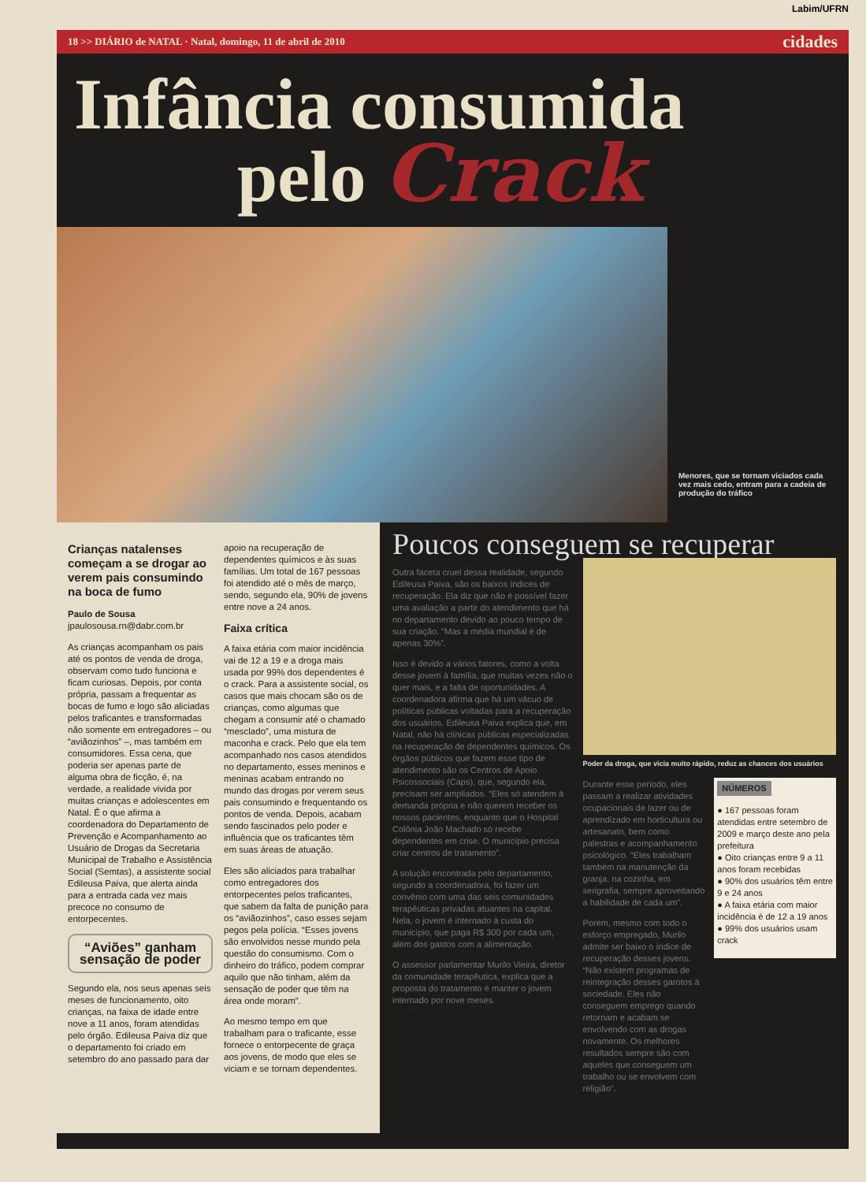Labim/UFRN
18 >> DIÁRIO de NATAL · Natal, domingo, 11 de abril de 2010 cidades
Infância consumida
pelo Crack
Menores, que se tornam viciados cada vez mais cedo, entram para a cadeia de produção do tráfico
Crianças natalenses começam a se drogar ao verem pais consumindo na boca de fumo
Paulo de Sousa
jpaulosousa.rn@dabr.com.br
As crianças acompanham os pais até os pontos de venda de droga, observam como tudo funciona e ficam curiosas. Depois, por conta própria, passam a frequentar as bocas de fumo e logo são aliciadas pelos traficantes e transformadas não somente em entregadores – ou “aviãozinhos” –, mas também em consumidores. Essa cena, que poderia ser apenas parte de alguma obra de ficção, é, na verdade, a realidade vivida por muitas crianças e adolescentes em Natal. É o que afirma a coordenadora do Departamento de Prevenção e Acompanhamento ao Usuário de Drogas da Secretaria Municipal de Trabalho e Assistência Social (Semtas), a assistente social Edileusa Paiva, que alerta ainda para a entrada cada vez mais precoce no consumo de entorpecentes.
“Aviões” ganham sensação de poder
Segundo ela, nos seus apenas seis meses de funcionamento, oito crianças, na faixa de idade entre nove a 11 anos, foram atendidas pelo órgão. Edileusa Paiva diz que o departamento foi criado em setembro do ano passado para dar apoio na recuperação de dependentes químicos e às suas famílias. Um total de 167 pessoas foi atendido até o mês de março, sendo, segundo ela, 90% de jovens entre nove a 24 anos.
Faixa crítica
A faixa etária com maior incidência vai de 12 a 19 e a droga mais usada por 99% dos dependentes é o crack. Para a assistente social, os casos que mais chocam são os de crianças, como algumas que chegam a consumir até o chamado “mesclado”, uma mistura de maconha e crack. Pelo que ela tem acompanhado nos casos atendidos no departamento, esses meninos e meninas acabam entrando no mundo das drogas por verem seus pais consumindo e frequentando os pontos de venda. Depois, acabam sendo fascinados pelo poder e influência que os traficantes têm em suas áreas de atuação.
Eles são aliciados para trabalhar como entregadores dos entorpecentes pelos traficantes, que sabem da falta de punição para os “aviãozinhos”, caso esses sejam pegos pela polícia. “Esses jovens são envolvidos nesse mundo pela questão do consumismo. Com o dinheiro do tráfico, podem comprar aquilo que não tinham, além da sensação de poder que têm na área onde moram”.
Ao mesmo tempo em que trabalham para o traficante, esse fornece o entorpecente de graça aos jovens, de modo que eles se viciam e se tornam dependentes.
Poucos conseguem se recuperar
Outra faceta cruel dessa realidade, segundo Edileusa Paiva, são os baixos índices de recuperação. Ela diz que não é possível fazer uma avaliação a partir do atendimento que há no departamento devido ao pouco tempo de sua criação. “Mas a média mundial é de apenas 30%”.
Isso é devido a vários fatores, como a volta desse jovem à família, que muitas vezes não o quer mais, e a falta de oportunidades. A coordenadora afirma que há um vácuo de políticas públicas voltadas para a recuperação dos usuários. Edileusa Paiva explica que, em Natal, não há clínicas públicas especializadas na recuperação de dependentes químicos. Os órgãos públicos que fazem esse tipo de atendimento são os Centros de Apoio Psicossociais (Caps), que, segundo ela, precisam ser ampliados. “Eles só atendem à demanda própria e não querem receber os nossos pacientes, enquanto que o Hospital Colônia João Machado só recebe dependentes em crise. O município precisa criar centros de tratamento”.
A solução encontrada pelo departamento, segundo a coordenadora, foi fazer um convênio com uma das seis comunidades terapêuticas privadas atuantes na capital. Nela, o jovem é internado à custa do município, que paga R$ 300 por cada um, além dos gastos com a alimentação.
O assessor parlamentar Murilo Vieira, diretor da comunidade terapêutica, explica que a proposta do tratamento é manter o jovem internado por nove meses.
Poder da droga, que vicia muito rápido, reduz as chances dos usuários
Durante esse período, eles passam a realizar atividades ocupacionais de lazer ou de aprendizado em horticultura ou artesanato, bem como palestras e acompanhamento psicológico. “Eles trabalham também na manutenção da granja, na cozinha, em serigrafia, sempre aproveitando a habilidade de cada um”.
Porém, mesmo com todo o esforço empregado, Murilo admite ser baixo o índice de recuperação desses jovens. “Não existem programas de reintegração desses garotos à sociedade. Eles não conseguem emprego quando retornam e acabam se envolvendo com as drogas novamente. Os melhores resultados sempre são com aqueles que conseguem um trabalho ou se envolvem com religião”.
NÚMEROS
● 167 pessoas foram atendidas entre setembro de 2009 e março deste ano pela prefeitura
● Oito crianças entre 9 a 11 anos foram recebidas
● 90% dos usuários têm entre 9 e 24 anos
● A faixa etária com maior incidência é de 12 a 19 anos
● 99% dos usuários usam crack